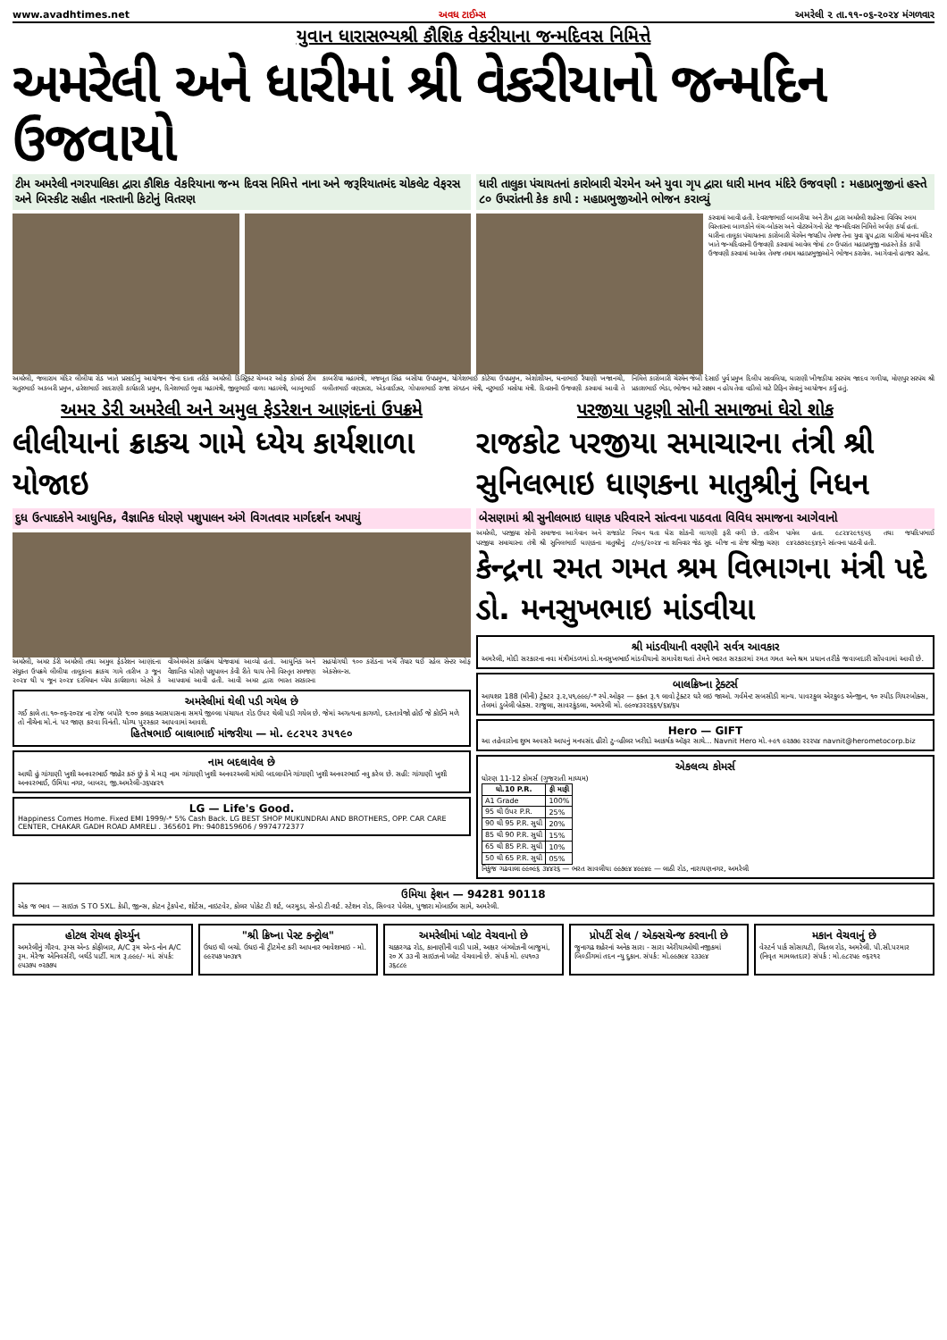www.avadhtimes.net અવધ ટાઈમ્સ અમરેલી ૨ તા.૧૧-૦૬-૨૦૨૪ મંગળવાર
યુવાન ધારાસભ્યશ્રી કૌશિક વેકરીયાના જન્મદિવસ નિમિત્તે
અમરેલી અને ધારીમાં શ્રી વેકરીયાનો જન્મદિન ઉજવાયો
ટીમ અમરેલી નગરપાલિકા દ્વારા કૌશિક વેકરિયાના જન્મ દિવસ નિમિત્તે નાના અને જરૂરિયાતમંદ ચોકલેટ વેફરસ અને બિસ્કીટ સહીત નાસ્તાની કિટોનું વિતરણ
ધારી તાલુકા પંચાયતનાં કારોબારી ચેરમેન અને યુવા ગૃપ દ્વારા ધારી માનવ મંદિરે ઉજવણી : મહાપ્રભુજીનાં હસ્તે ૮૦ ઉપરાંતની કેક કાપી : મહાપ્રભુજીઓને ભોજન કરાવ્યું
કરવામાં આવી હતી. દેવરાજભાઈ બાબરીયા અને ટીમ દ્વારા અમરેલી શહેરના વિવિધ સ્લમ વિસ્તારના બાળકોને લંચ-બોક્સ અને વોટરબેગનો સેટ જન્મદિવસ નિમિત્તે અર્પણ કર્યા હતાં. ધારીના તાલુકા પંચાયતના કારોબારી ચેરમેન જયદીપ તેમજ તેના યુવા ગ્રુપ દ્વારા ધારીમાં માનવ મંદિર ખાતે જન્મદિવસની ઉજવણી કરવામાં આવેલ જેમાં ૮૦ ઉપરાંત મહાપ્રભુજી નાહસ્તે કેક કાપી ઉજવણી કરવામાં આવેલ તેમજ તમામ મહાપ્રભુજીઓને ભોજન કરાવેલ. આગેવાનો હાજર રહેલ.
અમરેલી, જલારામ મંદિર લીલીયા રોડ ખાતે પ્રસાદીનું આયોજન જેના દાતા તરીકે અમરેલી ડિસ્ટ્રિક્ટ ચેમ્બર ઓફ કોમર્સ ટીમ ચતુરભાઈ અકબરી પ્રમુખ, હરેશભાઈ સાદરાણી કાર્યકારી પ્રમુખ, દિનેશભાઈ ભુવા મહામંત્રી, જીલુભાઈ વાળા મહામંત્રી, બાબુભાઈ કાબરીયા મહામંત્રી, મજબૂત સિંહ બસીયા ઉપપ્રમુખ, યોગેશભાઈ કોટેચા ઉપપ્રમુખ, એશોશીયન, ધનાભાઈ રૈયાણી ખજાનચી, લલીતભાઈ વણઝારા, એડવાઈઝર, ગોપાલભાઈ રાજા સંગઠન મંત્રી, નટુભાઈ મસોયા મંત્રી. દિવસની ઉજવણી કરવામાં આવી તે નિમિત્તે કારોબારી ચેરમેન જેબી દેસાઈ પુર્વ પ્રમુખ દિલીપ સાવલિયા, ધારાણી ખીજડીયા સરપંચ જાદવ ગળીયા, મોણપુર સરપંચ શ્રી પ્રકાશભાઈ ભેડા, ભોજન માટે સક્ષમ ન હોય તેવા વડીલો માટે ટિફિન સેવાનું આયોજન કર્યું હતું.
અમર ડેરી અમરેલી અને અમુલ ફેડરેશન આણંદનાં ઉપક્રમે
લીલીયાનાં ક્રાકચ ગામે ધ્યેય કાર્યશાળા યોજાઇ
દુધ ઉત્પાદકોને આધુનિક, વૈજ્ઞાનિક ધોરણે પશુપાલન અંગે વિગતવાર માર્ગદર્શન અપાયું
અમરેલી, અમર ડેરી અમરેલી તથા અમુલ ફેડરેશન આણંદના સંયુક્ત ઉપક્રમે લીલીયા તાલુકાના ક્રાકચ ગામે તારીખ ૩ જૂન ૨૦૨૪ થી ૫ જૂન ૨૦૨૪ દરમિયાન ધ્યેય કાર્યશાળા એટલે કે વીએમએસ કાર્યક્રમ યોજવામાં આવ્યો હતો. આધુનિક અને વૈજ્ઞાનિક ધોરણે પશુપાલન કેવી રીતે થાય તેની વિસ્તૃત સમજણ આપવામાં આવી હતી. આવી અમર દ્વારા ભારત સરકારના સહયોગથી ૧૦૦ કરોડના ખર્ચે તૈયાર થઈ રહેલ સેન્ટર ઓફ એક્સેલન્સ.
અમરેલીમાં થેલી પડી ગયેલ છે
ગઈ કાલે તા.૧૦-૦૬-૨૦૨૪ ના રોજ બપોરે ૧:૦૦ કલાક આસપાસના સમયે જીલ્લા પંચાયત રોડ ઉપર થેલી પડી ગયેલ છે. જેમાં અગત્યના કાગળો, દસ્તાવેજો હોઈ જે કોઈને મળે તો નીચેના મો.નં. પર જાણ કરવા વિનંતી. યોગ્ય પુરસ્કાર આપવામાં આવશે.
હિતેષભાઈ બાલાભાઈ માંજરીયા — મો. ૯૮૨૫૨ ૩૫૧૯૦
નામ બદલાવેલ છે
આથી હું ગાંગાણી ખુશી અનવરભાઈ જાહેર કરું છું કે મે મારૂ નામ ગાંગાણી ખુશી અનવરઅલી માંથી બદલાવીને ગાંગાણી ખુશી અનવરભાઈ નવુ કરેલ છે. સહી: ગાંગાણી ખુશી અનવરભાઈ, ઉમિયા નગર, બાબરા, જી.અમરેલી-૩૬૫૪૨૧
LG — Life's Good.
Happiness Comes Home. Fixed EMI 1999/-* 5% Cash Back. LG BEST SHOP MUKUNDRAI AND BROTHERS, OPP. CAR CARE CENTER, CHAKAR GADH ROAD AMRELI . 365601 Ph: 9408159606 / 9974772377
પરજીયા પટ્ટણી સોની સમાજમાં ઘેરો શોક
રાજકોટ પરજીયા સમાચારના તંત્રી શ્રી સુનિલભાઇ ધાણકના માતુશ્રીનું નિધન
બેસણામાં શ્રી સુનીલભાઇ ધાણક પરિવારને સાંત્વના પાઠવતા વિવિધ સમાજના આગેવાનો
અમરેલી, પરજીયા સોની સમાજના આગેવાન અને રાજકોટ પરજીયા સમાચારના તંત્રી શ્રી સુનિલભાઈ ધાણકના માતુશ્રીનું નિધન થતા ઘેરા શોકની લાગણી ફરી વળી છે. તારીખ ૮/૦૬/૨૦૨૪ ના શનિવાર જેઠ સુદ બીજ ના રોજ શ્રીજી ચરણ પામેલ હતા. ૯૮૨૪૨૯૧૬૫૬ તથા જયદિપભાઈ ૯૪૨૭૭૨૯૬૪૬ને સાંત્વના પાઠવી હતી.
કેન્દ્રના રમત ગમત શ્રમ વિભાગના મંત્રી પદે ડો. મનસુખભાઇ માંડવીયા
શ્રી માંડવીયાની વરણીને સર્વત્ર આવકાર
અમરેલી, મોદી સરકારના નવા મંત્રીમંડળમાં ડો.મનસુખભાઈ માંડવીયાનો સમાવેશ થતાં તેમને ભારત સરકારમાં રમત ગમત અને શ્રમ પ્રધાન તરીકે જવાબદારી સોંપવામાં આવી છે.
બાલક્રિષ્ના ટ્રેક્ટર્સ
આયશર 188 (મીની) ટ્રેક્ટર રૂ.૨,૫૧,૯૯૯/-* સ્પે.ઓફર — ફક્ત રૂ.૧ લાવો ટ્રેક્ટર ઘરે લઇ જાઓ. ગર્વમેન્ટ સબસીડી માન્ય. પાવરફુલ એરકુલ્ડ એન્જીન, ૧૦ સ્પીડ ગિયરબોક્સ, તેલમાં ડુબેલી બ્રેક્સ. રાજુલા, સાવરકુંડલા, અમરેલી મો. ૯૯૦૪૩૨૨૬૬૧/૬૪/૬૫
Hero — GIFT
આ તહેવારોના શુભ અવસરે આપનું મનપસંદ હીરો ટુ-વ્હીલર ખરીદો આકર્ષક ઑફર સાથે... Navnit Hero મો.+૯૧ ૯૨૭૭૯ ૨૨૨૫૪ navnit@herometocorp.biz
એકલવ્ય કોમર્સ
ધોરણ 11-12 કોમર્સ (ગુજરાતી માધ્યમ)
| ધો.10 P.R. | ફી માફી |
| --- | --- |
| A1 Grade | 100% |
| 95 થી ઉપર P.R. | 25% |
| 90 થી 95 P.R. સુધી | 20% |
| 85 થી 90 P.R. સુધી | 15% |
| 65 થી 85 P.R. સુધી | 10% |
| 50 થી 65 P.R. સુધી | 05% |
નિકુંજ ગઢવાલા ૯૯૦૯૬ ૩૪૪૨૬ — ભરત સાવલીયા ૯૯૭૯૪ ૪૯૯૪૯ — લાઠી રોડ, નારાયણનગર, અમરેલી
ઉમિયા ફેશન — 94281 90118
એક જ ભાવ — સાઇઝ S TO 5XL. કેપ્રી, જીન્સ, કોટન ટ્રેકપેન્ટ, શોર્ટસ, નાઇટવેર, કોલર પોકેટ ટી શર્ટ, બરમુડા, સેન્ડો ટી-શર્ટ. સ્ટેશન રોડ, સિલ્વર પેલેસ, પુજારા મોબાઈલ સામે, અમરેલી.
હોટલ રોયલ ફોર્ચ્યુન
અમરેલીનું ગૌરવ. રૂમ્સ એન્ડ કોફીબાર, A/C રૂમ એન્ડ નોન A/C રૂમ. મેરેજ એનિવર્સરી, બર્થડે પાર્ટી. માત્ર રૂ.૯૯૯/- માં. સંપર્ક: ૯૫૩૭૫ ૦૨૭૭૫
"શ્રી ક્રિષ્ના પેસ્ટ કન્ટ્રોલ"
ઉધઇ થી બચો. ઉધઇ ની ટ્રીટમેન્ટ કરી આપનાર ભાવેશભાઇ - મો. ૯૯૨૫૭ ૫૦૩૪૧
અમરેલીમાં પ્લોટ વેચવાનો છે
ચક્કરગઢ રોડ, કાનાણીની વાડી પાસે, અક્ષર બંગ્લોઝની બાજુમાં, ૨૦ X ૩૩ ની સાઇઝનો પ્લોટ વેચવાનો છે. સંપર્ક મો. ૯૫૧૦૩ ૩૬૮૮૯
પ્રોપર્ટી સેલ / એક્સચેન્જ કરવાની છે
જુનાગઢ શહેરનાં અનેક સારા - સારા એરીયાઓથી નજીકમાં બિલ્ડીંગમાં તદન ન્યુ દુકાન. સંપર્ક: મો.૯૯૭૯૪ ૨૩૩૯૪
મકાન વેચવાનું છે
વેસ્ટર્ન પાર્ક સોસાયટી, ચિતલ રોડ, અમરેલી. પી.સી.પરમાર (નિવૃત મામલતદાર) સંપર્ક : મો.૯૮૨૫૯ ૦૬૨૧૨